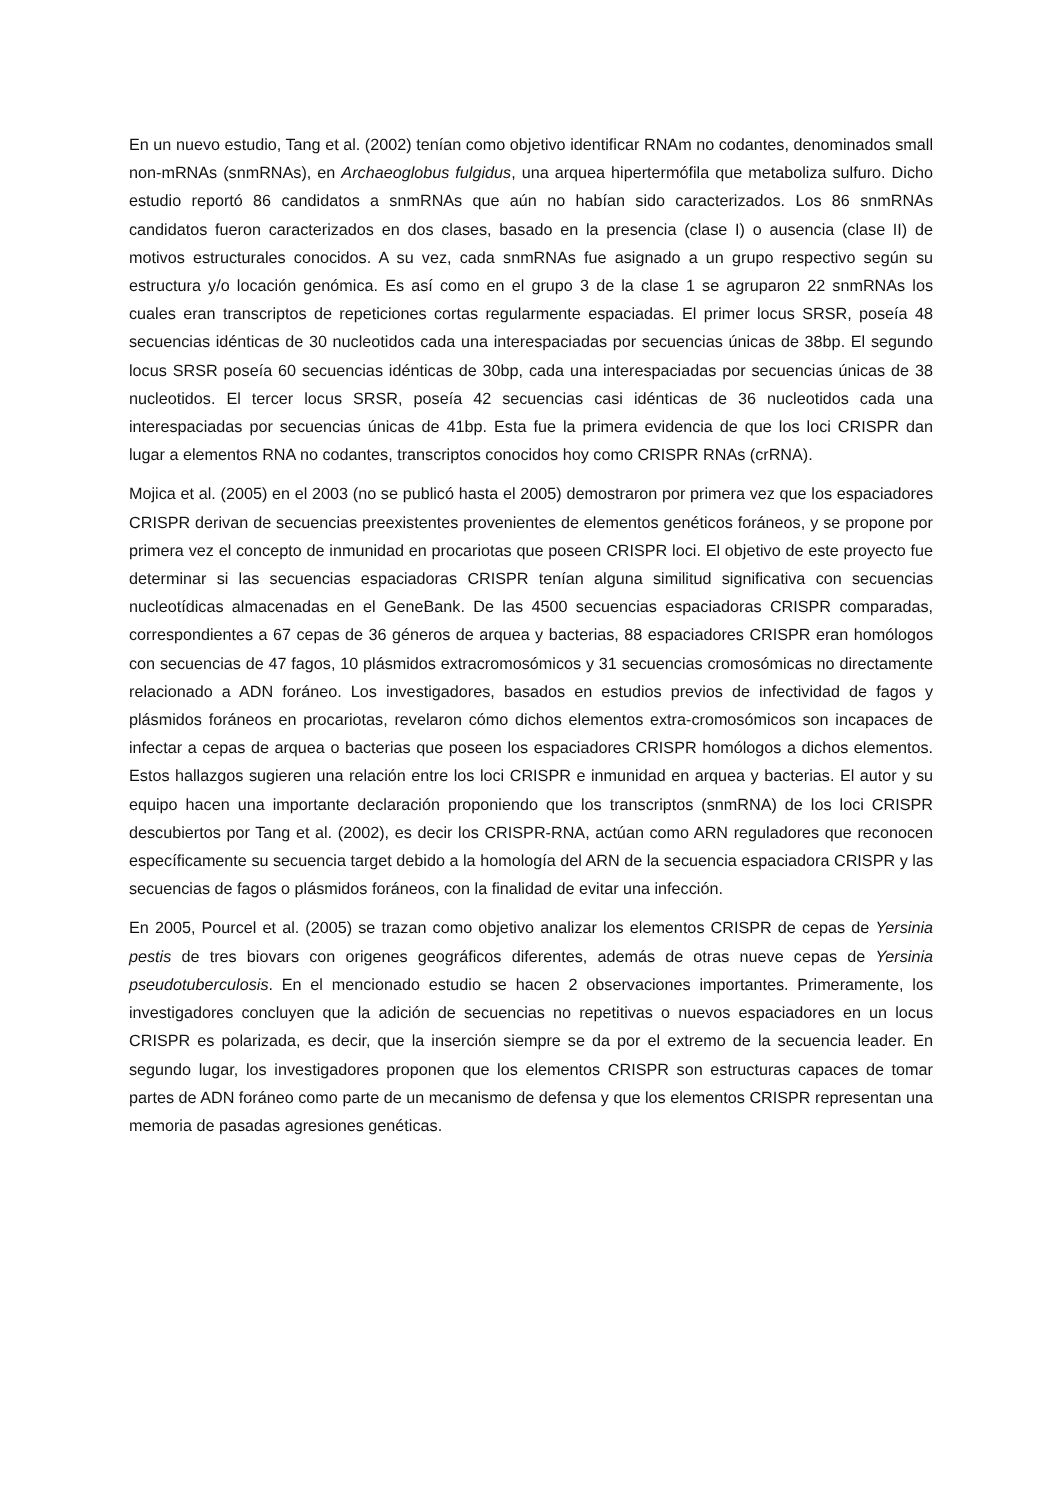En un nuevo estudio, Tang et al. (2002) tenían como objetivo identificar RNAm no codantes, denominados small non-mRNAs (snmRNAs), en Archaeoglobus fulgidus, una arquea hipertermófila que metaboliza sulfuro. Dicho estudio reportó 86 candidatos a snmRNAs que aún no habían sido caracterizados. Los 86 snmRNAs candidatos fueron caracterizados en dos clases, basado en la presencia (clase I) o ausencia (clase II) de motivos estructurales conocidos. A su vez, cada snmRNAs fue asignado a un grupo respectivo según su estructura y/o locación genómica. Es así como en el grupo 3 de la clase 1 se agruparon 22 snmRNAs los cuales eran transcriptos de repeticiones cortas regularmente espaciadas. El primer locus SRSR, poseía 48 secuencias idénticas de 30 nucleotidos cada una interespaciadas por secuencias únicas de 38bp. El segundo locus SRSR poseía 60 secuencias idénticas de 30bp, cada una interespaciadas por secuencias únicas de 38 nucleotidos. El tercer locus SRSR, poseía 42 secuencias casi idénticas de 36 nucleotidos cada una interespaciadas por secuencias únicas de 41bp. Esta fue la primera evidencia de que los loci CRISPR dan lugar a elementos RNA no codantes, transcriptos conocidos hoy como CRISPR RNAs (crRNA).
Mojica et al. (2005) en el 2003 (no se publicó hasta el 2005) demostraron por primera vez que los espaciadores CRISPR derivan de secuencias preexistentes provenientes de elementos genéticos foráneos, y se propone por primera vez el concepto de inmunidad en procariotas que poseen CRISPR loci. El objetivo de este proyecto fue determinar si las secuencias espaciadoras CRISPR tenían alguna similitud significativa con secuencias nucleotídicas almacenadas en el GeneBank. De las 4500 secuencias espaciadoras CRISPR comparadas, correspondientes a 67 cepas de 36 géneros de arquea y bacterias, 88 espaciadores CRISPR eran homólogos con secuencias de 47 fagos, 10 plásmidos extracromosómicos y 31 secuencias cromosómicas no directamente relacionado a ADN foráneo. Los investigadores, basados en estudios previos de infectividad de fagos y plásmidos foráneos en procariotas, revelaron cómo dichos elementos extra-cromosómicos son incapaces de infectar a cepas de arquea o bacterias que poseen los espaciadores CRISPR homólogos a dichos elementos. Estos hallazgos sugieren una relación entre los loci CRISPR e inmunidad en arquea y bacterias. El autor y su equipo hacen una importante declaración proponiendo que los transcriptos (snmRNA) de los loci CRISPR descubiertos por Tang et al. (2002), es decir los CRISPR-RNA, actúan como ARN reguladores que reconocen específicamente su secuencia target debido a la homología del ARN de la secuencia espaciadora CRISPR y las secuencias de fagos o plásmidos foráneos, con la finalidad de evitar una infección.
En 2005, Pourcel et al. (2005) se trazan como objetivo analizar los elementos CRISPR de cepas de Yersinia pestis de tres biovars con origenes geográficos diferentes, además de otras nueve cepas de Yersinia pseudotuberculosis. En el mencionado estudio se hacen 2 observaciones importantes. Primeramente, los investigadores concluyen que la adición de secuencias no repetitivas o nuevos espaciadores en un locus CRISPR es polarizada, es decir, que la inserción siempre se da por el extremo de la secuencia leader. En segundo lugar, los investigadores proponen que los elementos CRISPR son estructuras capaces de tomar partes de ADN foráneo como parte de un mecanismo de defensa y que los elementos CRISPR representan una memoria de pasadas agresiones genéticas.